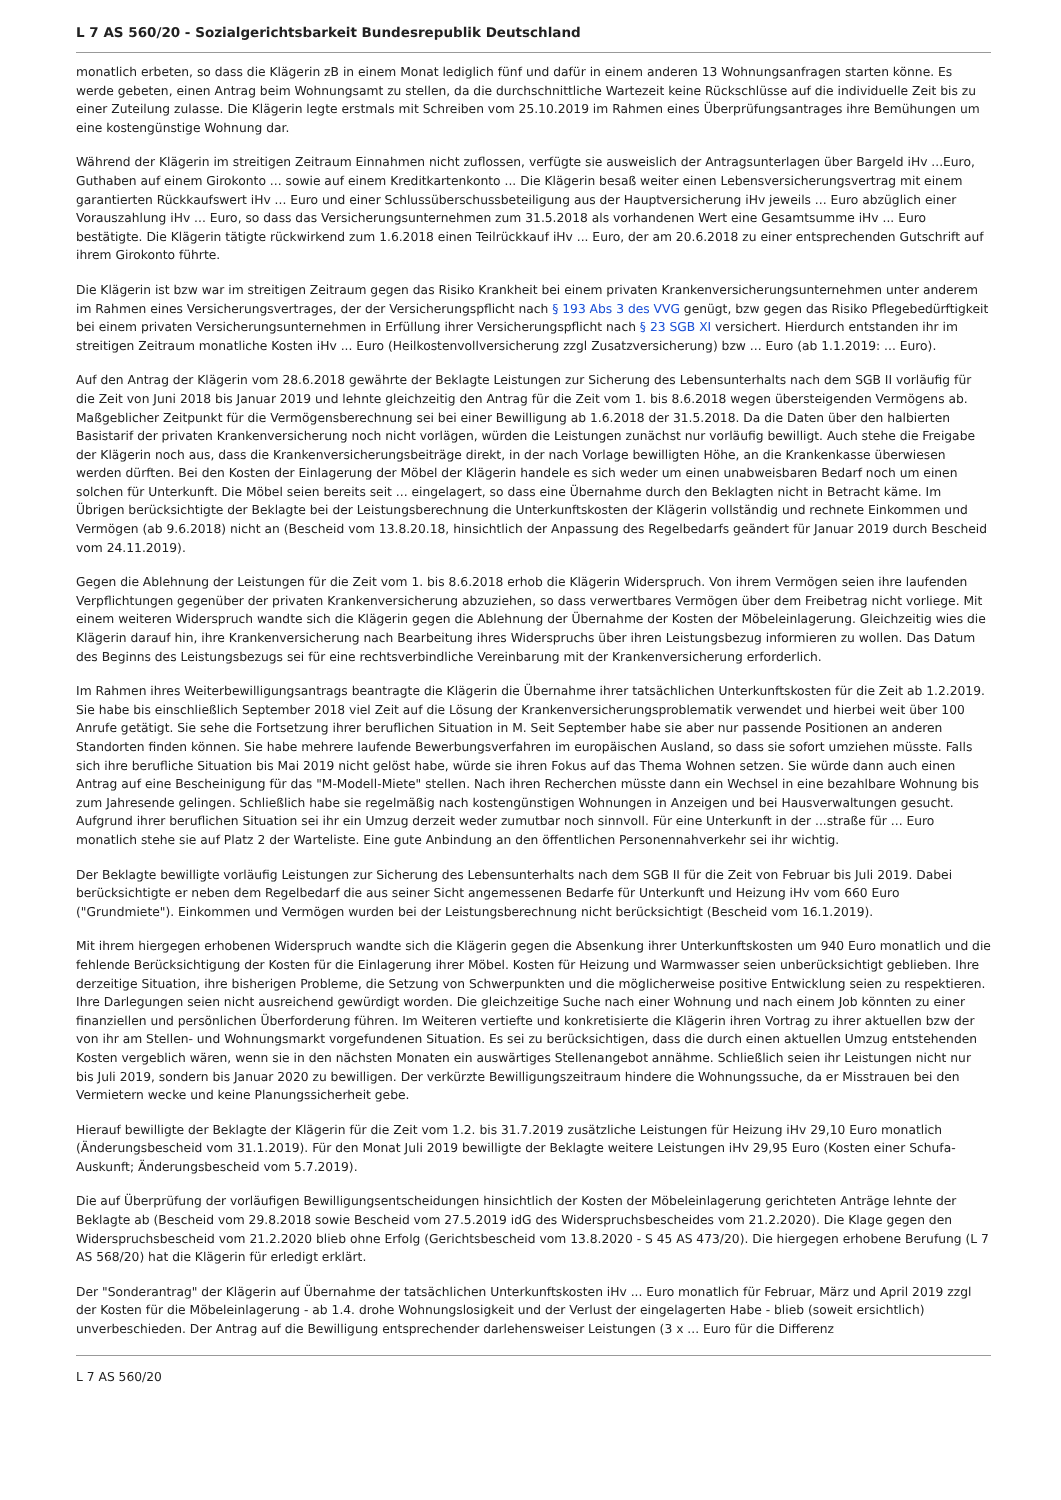L 7 AS 560/20 - Sozialgerichtsbarkeit Bundesrepublik Deutschland
monatlich erbeten, so dass die Klägerin zB in einem Monat lediglich fünf und dafür in einem anderen 13 Wohnungsanfragen starten könne. Es werde gebeten, einen Antrag beim Wohnungsamt zu stellen, da die durchschnittliche Wartezeit keine Rückschlüsse auf die individuelle Zeit bis zu einer Zuteilung zulasse. Die Klägerin legte erstmals mit Schreiben vom 25.10.2019 im Rahmen eines Überprüfungsantrages ihre Bemühungen um eine kostengünstige Wohnung dar.
Während der Klägerin im streitigen Zeitraum Einnahmen nicht zuflossen, verfügte sie ausweislich der Antragsunterlagen über Bargeld iHv ...Euro, Guthaben auf einem Girokonto ... sowie auf einem Kreditkartenkonto ... Die Klägerin besaß weiter einen Lebensversicherungsvertrag mit einem garantierten Rückkaufswert iHv ... Euro und einer Schlussüberschussbeteiligung aus der Hauptversicherung iHv jeweils ... Euro abzüglich einer Vorauszahlung iHv ... Euro, so dass das Versicherungsunternehmen zum 31.5.2018 als vorhandenen Wert eine Gesamtsumme iHv ... Euro bestätigte. Die Klägerin tätigte rückwirkend zum 1.6.2018 einen Teilrückkauf iHv ... Euro, der am 20.6.2018 zu einer entsprechenden Gutschrift auf ihrem Girokonto führte.
Die Klägerin ist bzw war im streitigen Zeitraum gegen das Risiko Krankheit bei einem privaten Krankenversicherungsunternehmen unter anderem im Rahmen eines Versicherungsvertrages, der der Versicherungspflicht nach § 193 Abs 3 des VVG genügt, bzw gegen das Risiko Pflegebedürftigkeit bei einem privaten Versicherungsunternehmen in Erfüllung ihrer Versicherungspflicht nach § 23 SGB XI versichert. Hierdurch entstanden ihr im streitigen Zeitraum monatliche Kosten iHv ... Euro (Heilkostenvollversicherung zzgl Zusatzversicherung) bzw ... Euro (ab 1.1.2019: ... Euro).
Auf den Antrag der Klägerin vom 28.6.2018 gewährte der Beklagte Leistungen zur Sicherung des Lebensunterhalts nach dem SGB II vorläufig für die Zeit von Juni 2018 bis Januar 2019 und lehnte gleichzeitig den Antrag für die Zeit vom 1. bis 8.6.2018 wegen übersteigenden Vermögens ab. Maßgeblicher Zeitpunkt für die Vermögensberechnung sei bei einer Bewilligung ab 1.6.2018 der 31.5.2018. Da die Daten über den halbierten Basistarif der privaten Krankenversicherung noch nicht vorlägen, würden die Leistungen zunächst nur vorläufig bewilligt. Auch stehe die Freigabe der Klägerin noch aus, dass die Krankenversicherungsbeiträge direkt, in der nach Vorlage bewilligten Höhe, an die Krankenkasse überwiesen werden dürften. Bei den Kosten der Einlagerung der Möbel der Klägerin handele es sich weder um einen unabweisbaren Bedarf noch um einen solchen für Unterkunft. Die Möbel seien bereits seit ... eingelagert, so dass eine Übernahme durch den Beklagten nicht in Betracht käme. Im Übrigen berücksichtigte der Beklagte bei der Leistungsberechnung die Unterkunftskosten der Klägerin vollständig und rechnete Einkommen und Vermögen (ab 9.6.2018) nicht an (Bescheid vom 13.8.20.18, hinsichtlich der Anpassung des Regelbedarfs geändert für Januar 2019 durch Bescheid vom 24.11.2019).
Gegen die Ablehnung der Leistungen für die Zeit vom 1. bis 8.6.2018 erhob die Klägerin Widerspruch. Von ihrem Vermögen seien ihre laufenden Verpflichtungen gegenüber der privaten Krankenversicherung abzuziehen, so dass verwertbares Vermögen über dem Freibetrag nicht vorliege. Mit einem weiteren Widerspruch wandte sich die Klägerin gegen die Ablehnung der Übernahme der Kosten der Möbeleinlagerung. Gleichzeitig wies die Klägerin darauf hin, ihre Krankenversicherung nach Bearbeitung ihres Widerspruchs über ihren Leistungsbezug informieren zu wollen. Das Datum des Beginns des Leistungsbezugs sei für eine rechtsverbindliche Vereinbarung mit der Krankenversicherung erforderlich.
Im Rahmen ihres Weiterbewilligungsantrags beantragte die Klägerin die Übernahme ihrer tatsächlichen Unterkunftskosten für die Zeit ab 1.2.2019. Sie habe bis einschließlich September 2018 viel Zeit auf die Lösung der Krankenversicherungsproblematik verwendet und hierbei weit über 100 Anrufe getätigt. Sie sehe die Fortsetzung ihrer beruflichen Situation in M. Seit September habe sie aber nur passende Positionen an anderen Standorten finden können. Sie habe mehrere laufende Bewerbungsverfahren im europäischen Ausland, so dass sie sofort umziehen müsste. Falls sich ihre berufliche Situation bis Mai 2019 nicht gelöst habe, würde sie ihren Fokus auf das Thema Wohnen setzen. Sie würde dann auch einen Antrag auf eine Bescheinigung für das "M-Modell-Miete" stellen. Nach ihren Recherchen müsste dann ein Wechsel in eine bezahlbare Wohnung bis zum Jahresende gelingen. Schließlich habe sie regelmäßig nach kostengünstigen Wohnungen in Anzeigen und bei Hausverwaltungen gesucht. Aufgrund ihrer beruflichen Situation sei ihr ein Umzug derzeit weder zumutbar noch sinnvoll. Für eine Unterkunft in der ...straße für ... Euro monatlich stehe sie auf Platz 2 der Warteliste. Eine gute Anbindung an den öffentlichen Personennahverkehr sei ihr wichtig.
Der Beklagte bewilligte vorläufig Leistungen zur Sicherung des Lebensunterhalts nach dem SGB II für die Zeit von Februar bis Juli 2019. Dabei berücksichtigte er neben dem Regelbedarf die aus seiner Sicht angemessenen Bedarfe für Unterkunft und Heizung iHv vom 660 Euro ("Grundmiete"). Einkommen und Vermögen wurden bei der Leistungsberechnung nicht berücksichtigt (Bescheid vom 16.1.2019).
Mit ihrem hiergegen erhobenen Widerspruch wandte sich die Klägerin gegen die Absenkung ihrer Unterkunftskosten um 940 Euro monatlich und die fehlende Berücksichtigung der Kosten für die Einlagerung ihrer Möbel. Kosten für Heizung und Warmwasser seien unberücksichtigt geblieben. Ihre derzeitige Situation, ihre bisherigen Probleme, die Setzung von Schwerpunkten und die möglicherweise positive Entwicklung seien zu respektieren. Ihre Darlegungen seien nicht ausreichend gewürdigt worden. Die gleichzeitige Suche nach einer Wohnung und nach einem Job könnten zu einer finanziellen und persönlichen Überforderung führen. Im Weiteren vertiefte und konkretisierte die Klägerin ihren Vortrag zu ihrer aktuellen bzw der von ihr am Stellen- und Wohnungsmarkt vorgefundenen Situation. Es sei zu berücksichtigen, dass die durch einen aktuellen Umzug entstehenden Kosten vergeblich wären, wenn sie in den nächsten Monaten ein auswärtiges Stellenangebot annähme. Schließlich seien ihr Leistungen nicht nur bis Juli 2019, sondern bis Januar 2020 zu bewilligen. Der verkürzte Bewilligungszeitraum hindere die Wohnungssuche, da er Misstrauen bei den Vermietern wecke und keine Planungssicherheit gebe.
Hierauf bewilligte der Beklagte der Klägerin für die Zeit vom 1.2. bis 31.7.2019 zusätzliche Leistungen für Heizung iHv 29,10 Euro monatlich (Änderungsbescheid vom 31.1.2019). Für den Monat Juli 2019 bewilligte der Beklagte weitere Leistungen iHv 29,95 Euro (Kosten einer Schufa-Auskunft; Änderungsbescheid vom 5.7.2019).
Die auf Überprüfung der vorläufigen Bewilligungsentscheidungen hinsichtlich der Kosten der Möbeleinlagerung gerichteten Anträge lehnte der Beklagte ab (Bescheid vom 29.8.2018 sowie Bescheid vom 27.5.2019 idG des Widerspruchsbescheides vom 21.2.2020). Die Klage gegen den Widerspruchsbescheid vom 21.2.2020 blieb ohne Erfolg (Gerichtsbescheid vom 13.8.2020 - S 45 AS 473/20). Die hiergegen erhobene Berufung (L 7 AS 568/20) hat die Klägerin für erledigt erklärt.
Der "Sonderantrag" der Klägerin auf Übernahme der tatsächlichen Unterkunftskosten iHv ... Euro monatlich für Februar, März und April 2019 zzgl der Kosten für die Möbeleinlagerung - ab 1.4. drohe Wohnungslosigkeit und der Verlust der eingelagerten Habe - blieb (soweit ersichtlich) unverbeschieden. Der Antrag auf die Bewilligung entsprechender darlehensweiser Leistungen (3 x ... Euro für die Differenz
L 7 AS 560/20